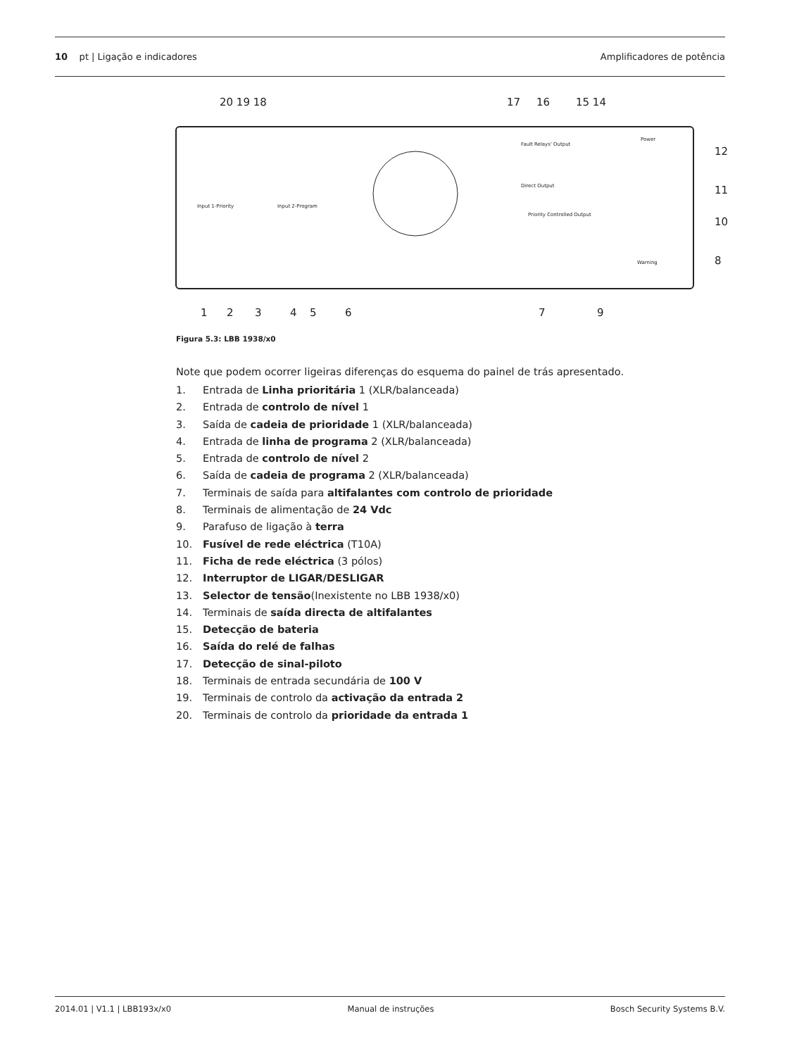10 pt | Ligação e indicadores
Amplificadores de potência
20 19 18
17
16
15 14
12
11
10
8
1
2
3
4
5
6
7
9
Input 1-Priority
Input 2-Program
Direct Output
Priority Controlled Output
Power
Fault Relays' Output
Warning
Figura 5.3: LBB 1938/x0
Note que podem ocorrer ligeiras diferenças do esquema do painel de trás apresentado.
1. Entrada de Linha prioritária 1 (XLR/balanceada)
2. Entrada de controlo de nível 1
3. Saída de cadeia de prioridade 1 (XLR/balanceada)
4. Entrada de linha de programa 2 (XLR/balanceada)
5. Entrada de controlo de nível 2
6. Saída de cadeia de programa 2 (XLR/balanceada)
7. Terminais de saída para altifalantes com controlo de prioridade
8. Terminais de alimentação de 24 Vdc
9. Parafuso de ligação à terra
10. Fusível de rede eléctrica (T10A)
11. Ficha de rede eléctrica (3 pólos)
12. Interruptor de LIGAR/DESLIGAR
13. Selector de tensão(Inexistente no LBB 1938/x0)
14. Terminais de saída directa de altifalantes
15. Detecção de bateria
16. Saída do relé de falhas
17. Detecção de sinal-piloto
18. Terminais de entrada secundária de 100 V
19. Terminais de controlo da activação da entrada 2
20. Terminais de controlo da prioridade da entrada 1
2014.01 | V1.1 | LBB193x/x0 Manual de instruções Bosch Security Systems B.V.